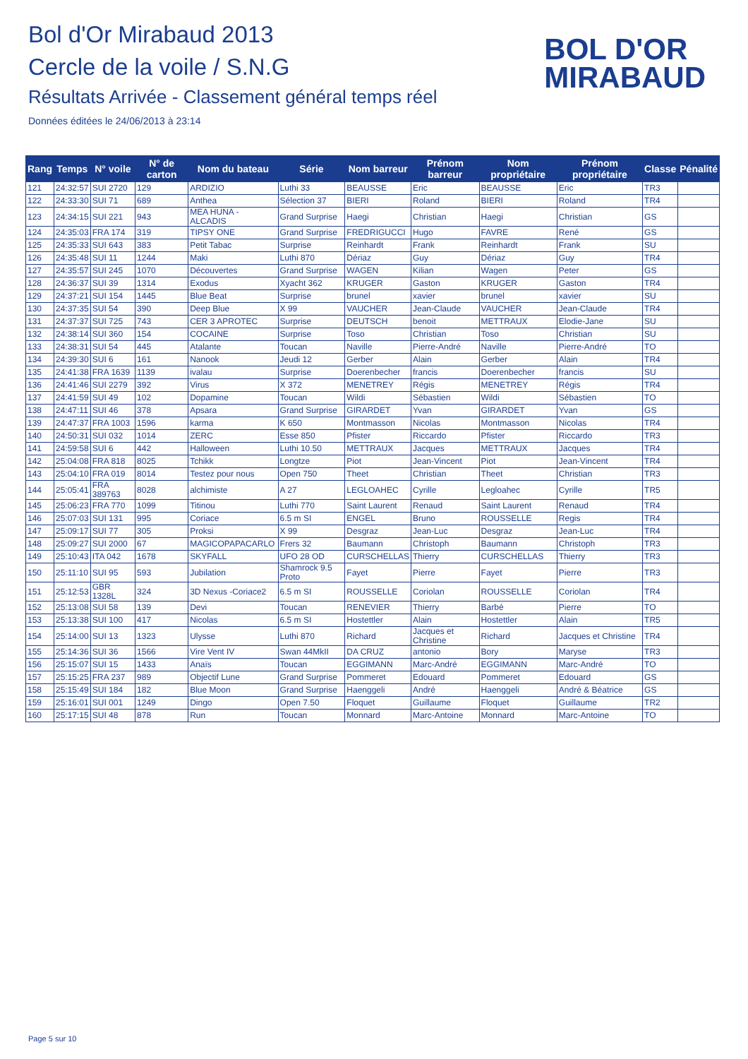Bol d'Or Mirabaud 2013
Cercle de la voile / S.N.G
Résultats Arrivée - Classement général temps réel
Données éditées le 24/06/2013 à 23:14
BOL D'OR
MIRABAUD
| Rang | Temps | N° voile | N° de carton | Nom du bateau | Série | Nom barreur | Prénom barreur | Nom propriétaire | Prénom propriétaire | Classe | Pénalité |
| --- | --- | --- | --- | --- | --- | --- | --- | --- | --- | --- | --- |
| 121 | 24:32:57 | SUI 2720 | 129 | ARDIZIO | Luthi 33 | BEAUSSE | Eric | BEAUSSE | Eric | TR3 | |
| 122 | 24:33:30 | SUI 71 | 689 | Anthea | Sélection 37 | BIERI | Roland | BIERI | Roland | TR4 | |
| 123 | 24:34:15 | SUI 221 | 943 | MEA HUNA - ALCADIS | Grand Surprise | Haegi | Christian | Haegi | Christian | GS | |
| 124 | 24:35:03 | FRA 174 | 319 | TIPSY ONE | Grand Surprise | FREDRIGUCCI | Hugo | FAVRE | René | GS | |
| 125 | 24:35:33 | SUI 643 | 383 | Petit Tabac | Surprise | Reinhardt | Frank | Reinhardt | Frank | SU | |
| 126 | 24:35:48 | SUI 11 | 1244 | Maki | Luthi 870 | Dériaz | Guy | Dériaz | Guy | TR4 | |
| 127 | 24:35:57 | SUI 245 | 1070 | Découvertes | Grand Surprise | WAGEN | Kilian | Wagen | Peter | GS | |
| 128 | 24:36:37 | SUI 39 | 1314 | Exodus | Xyacht 362 | KRUGER | Gaston | KRUGER | Gaston | TR4 | |
| 129 | 24:37:21 | SUI 154 | 1445 | Blue Beat | Surprise | brunel | xavier | brunel | xavier | SU | |
| 130 | 24:37:35 | SUI 54 | 390 | Deep Blue | X 99 | VAUCHER | Jean-Claude | VAUCHER | Jean-Claude | TR4 | |
| 131 | 24:37:37 | SUI 725 | 743 | CER 3 APROTEC | Surprise | DEUTSCH | benoit | METTRAUX | Elodie-Jane | SU | |
| 132 | 24:38:14 | SUI 360 | 154 | COCAINE | Surprise | Toso | Christian | Toso | Christian | SU | |
| 133 | 24:38:31 | SUI 54 | 445 | Atalante | Toucan | Naville | Pierre-André | Naville | Pierre-André | TO | |
| 134 | 24:39:30 | SUI 6 | 161 | Nanook | Jeudi 12 | Gerber | Alain | Gerber | Alain | TR4 | |
| 135 | 24:41:38 | FRA 1639 | 1139 | ivalau | Surprise | Doerenbecher | francis | Doerenbecher | francis | SU | |
| 136 | 24:41:46 | SUI 2279 | 392 | Virus | X 372 | MENETREY | Régis | MENETREY | Régis | TR4 | |
| 137 | 24:41:59 | SUI 49 | 102 | Dopamine | Toucan | Wildi | Sébastien | Wildi | Sébastien | TO | |
| 138 | 24:47:11 | SUI 46 | 378 | Apsara | Grand Surprise | GIRARDET | Yvan | GIRARDET | Yvan | GS | |
| 139 | 24:47:37 | FRA 1003 | 1596 | karma | K 650 | Montmasson | Nicolas | Montmasson | Nicolas | TR4 | |
| 140 | 24:50:31 | SUI 032 | 1014 | ZERC | Esse 850 | Pfister | Riccardo | Pfister | Riccardo | TR3 | |
| 141 | 24:59:58 | SUI 6 | 442 | Halloween | Luthi 10.50 | METTRAUX | Jacques | METTRAUX | Jacques | TR4 | |
| 142 | 25:04:08 | FRA 818 | 8025 | Tchikk | Longtze | Piot | Jean-Vincent | Piot | Jean-Vincent | TR4 | |
| 143 | 25:04:10 | FRA 019 | 8014 | Testez pour nous | Open 750 | Theet | Christian | Theet | Christian | TR3 | |
| 144 | 25:05:41 | FRA 389763 | 8028 | alchimiste | A 27 | LEGLOAHEC | Cyrille | Legloahec | Cyrille | TR5 | |
| 145 | 25:06:23 | FRA 770 | 1099 | Titinou | Luthi 770 | Saint Laurent | Renaud | Saint Laurent | Renaud | TR4 | |
| 146 | 25:07:03 | SUI 131 | 995 | Coriace | 6.5 m SI | ENGEL | Bruno | ROUSSELLE | Regis | TR4 | |
| 147 | 25:09:17 | SUI 77 | 305 | Proksi | X 99 | Desgraz | Jean-Luc | Desgraz | Jean-Luc | TR4 | |
| 148 | 25:09:27 | SUI 2000 | 67 | MAGICOPAPACARLO | Frers 32 | Baumann | Christoph | Baumann | Christoph | TR3 | |
| 149 | 25:10:43 | ITA 042 | 1678 | SKYFALL | UFO 28 OD | CURSCHELLAS | Thierry | CURSCHELLAS | Thierry | TR3 | |
| 150 | 25:11:10 | SUI 95 | 593 | Jubilation | Shamrock 9.5 Proto | Fayet | Pierre | Fayet | Pierre | TR3 | |
| 151 | 25:12:53 | GBR 1328L | 324 | 3D Nexus -Coriace2 | 6.5 m SI | ROUSSELLE | Coriolan | ROUSSELLE | Coriolan | TR4 | |
| 152 | 25:13:08 | SUI 58 | 139 | Devi | Toucan | RENEVIER | Thierry | Barbé | Pierre | TO | |
| 153 | 25:13:38 | SUI 100 | 417 | Nicolas | 6.5 m SI | Hostettler | Alain | Hostettler | Alain | TR5 | |
| 154 | 25:14:00 | SUI 13 | 1323 | Ulysse | Luthi 870 | Richard | Jacques et Christine | Richard | Jacques et Christine | TR4 | |
| 155 | 25:14:36 | SUI 36 | 1566 | Vire Vent IV | Swan 44MkII | DA CRUZ | antonio | Bory | Maryse | TR3 | |
| 156 | 25:15:07 | SUI 15 | 1433 | Anaïs | Toucan | EGGIMANN | Marc-André | EGGIMANN | Marc-André | TO | |
| 157 | 25:15:25 | FRA 237 | 989 | Objectif Lune | Grand Surprise | Pommeret | Edouard | Pommeret | Edouard | GS | |
| 158 | 25:15:49 | SUI 184 | 182 | Blue Moon | Grand Surprise | Haenggeli | André | Haenggeli | André & Béatrice | GS | |
| 159 | 25:16:01 | SUI 001 | 1249 | Dingo | Open 7.50 | Floquet | Guillaume | Floquet | Guillaume | TR2 | |
| 160 | 25:17:15 | SUI 48 | 878 | Run | Toucan | Monnard | Marc-Antoine | Monnard | Marc-Antoine | TO | |
Page 5 sur 10